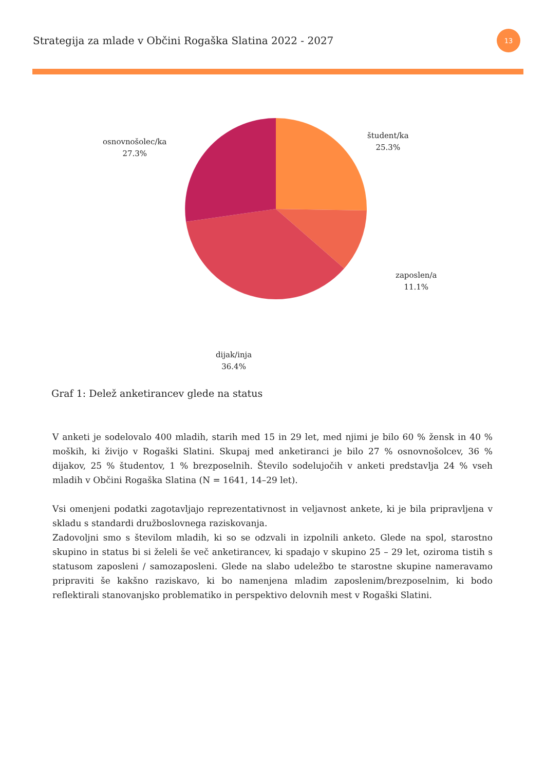Strategija za mlade v Občini Rogaška Slatina 2022 - 2027
13
osnovnošolec/ka
27.3%
študent/ka
25.3%
zaposlen/a
11.1%
dijak/inja
36.4%
Graf 1: Delež anketirancev glede na status
V anketi je sodelovalo 400 mladih, starih med 15 in 29 let, med njimi je bilo 60 % žensk in 40 % moških, ki živijo v Rogaški Slatini. Skupaj med anketiranci je bilo 27 % osnovnošolcev, 36 % dijakov, 25 % študentov, 1 % brezposelnih. Število sodelujočih v anketi predstavlja 24 % vseh mladih v Občini Rogaška Slatina (N = 1641, 14–29 let).
Vsi omenjeni podatki zagotavljajo reprezentativnost in veljavnost ankete, ki je bila pripravljena v skladu s standardi družboslovnega raziskovanja.
Zadovoljni smo s številom mladih, ki so se odzvali in izpolnili anketo. Glede na spol, starostno skupino in status bi si želeli še več anketirancev, ki spadajo v skupino 25 – 29 let, oziroma tistih s statusom zaposleni / samozaposleni. Glede na slabo udeležbo te starostne skupine nameravamo pripraviti še kakšno raziskavo, ki bo namenjena mladim zaposlenim/brezposelnim, ki bodo reflektirali stanovanjsko problematiko in perspektivo delovnih mest v Rogaški Slatini.